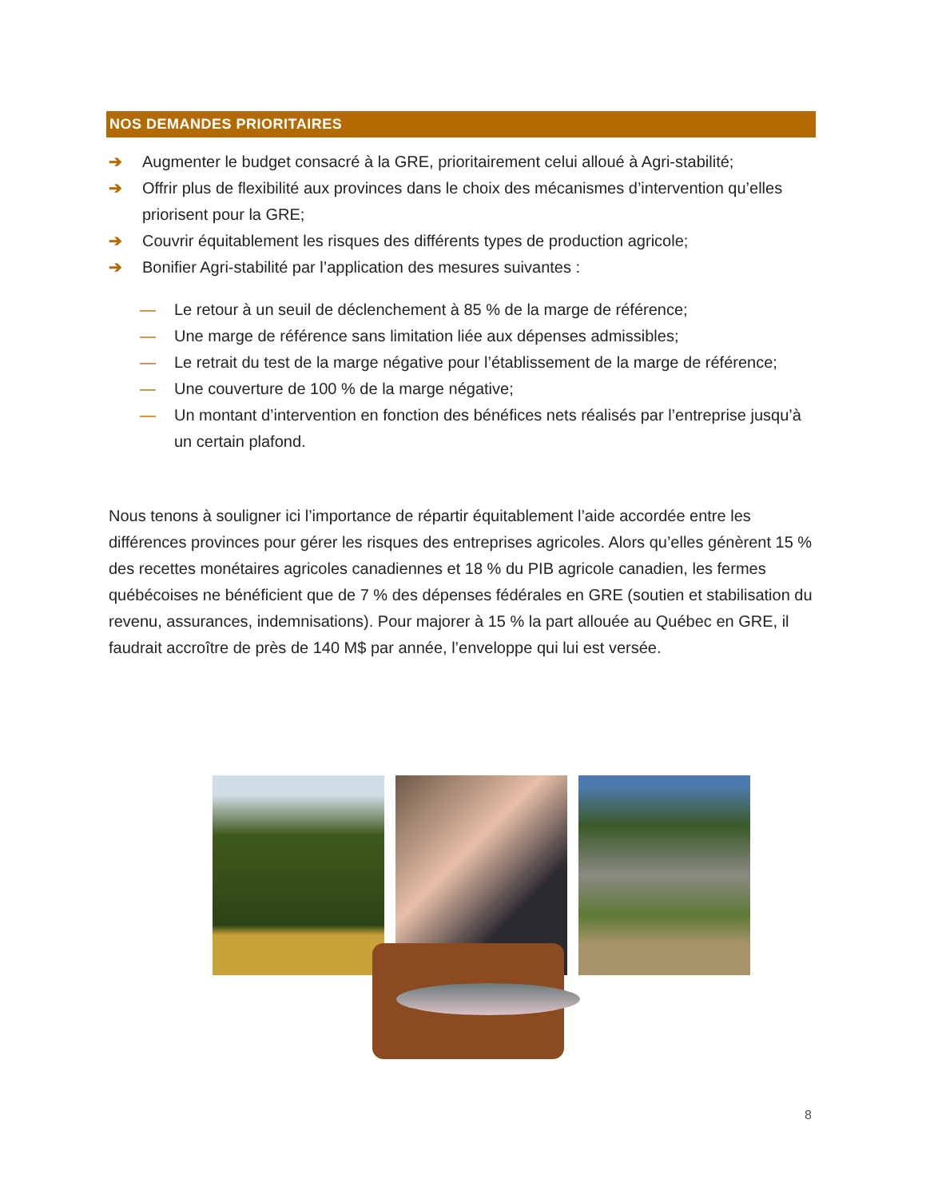NOS DEMANDES PRIORITAIRES
➔ Augmenter le budget consacré à la GRE, prioritairement celui alloué à Agri-stabilité;
➔ Offrir plus de flexibilité aux provinces dans le choix des mécanismes d’intervention qu’elles priorisent pour la GRE;
➔ Couvrir équitablement les risques des différents types de production agricole;
➔ Bonifier Agri-stabilité par l’application des mesures suivantes :
— Le retour à un seuil de déclenchement à 85 % de la marge de référence;
— Une marge de référence sans limitation liée aux dépenses admissibles;
— Le retrait du test de la marge négative pour l’établissement de la marge de référence;
— Une couverture de 100 % de la marge négative;
— Un montant d’intervention en fonction des bénéfices nets réalisés par l’entreprise jusqu’à un certain plafond.
Nous tenons à souligner ici l’importance de répartir équitablement l’aide accordée entre les différences provinces pour gérer les risques des entreprises agricoles. Alors qu’elles génèrent 15 % des recettes monétaires agricoles canadiennes et 18 % du PIB agricole canadien, les fermes québécoises ne bénéficient que de 7 % des dépenses fédérales en GRE (soutien et stabilisation du revenu, assurances, indemnisations). Pour majorer à 15 % la part allouée au Québec en GRE, il faudrait accroître de près de 140 M$ par année, l’enveloppe qui lui est versée.
8